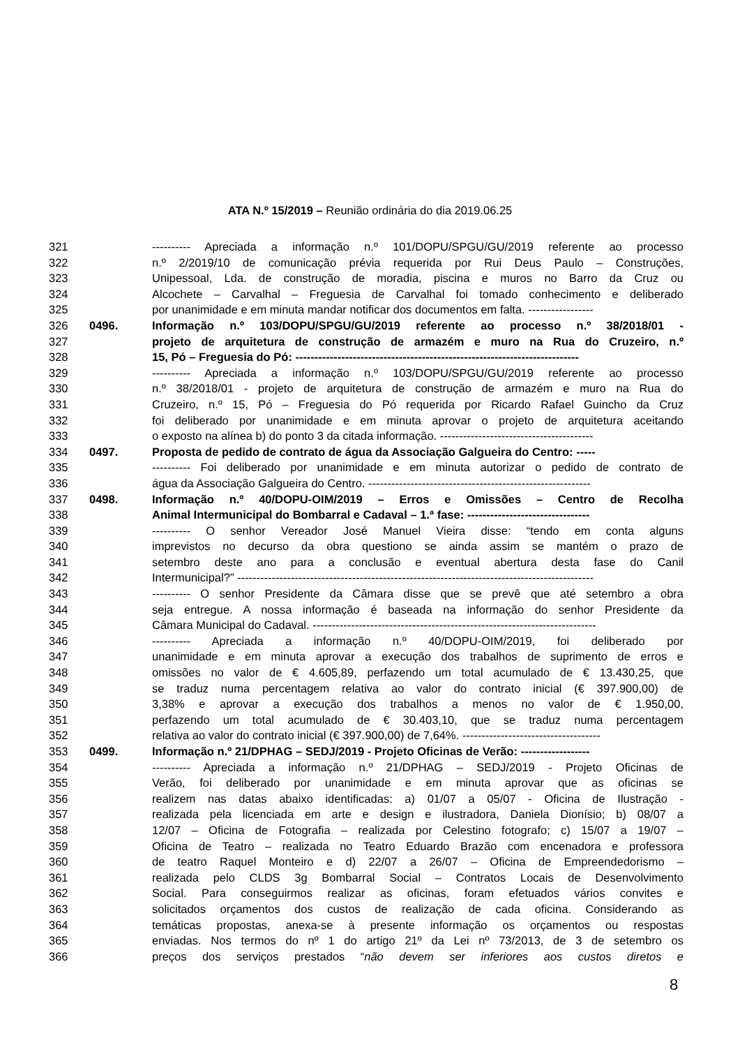ATA N.º 15/2019 – Reunião ordinária do dia 2019.06.25
321 ---------- Apreciada a informação n.º 101/DOPU/SPGU/GU/2019 referente ao processo
322 n.º 2/2019/10 de comunicação prévia requerida por Rui Deus Paulo – Construções,
323 Unipessoal, Lda. de construção de moradia, piscina e muros no Barro da Cruz ou
324 Alcochete – Carvalhal – Freguesia de Carvalhal foi tomado conhecimento e deliberado
325 por unanimidade e em minuta mandar notificar dos documentos em falta. -----------------
326 0496. Informação n.º 103/DOPU/SPGU/GU/2019 referente ao processo n.º 38/2018/01 -
327 projeto de arquitetura de construção de armazém e muro na Rua do Cruzeiro, n.º
328 15, Pó – Freguesia do Pó: --------------------------------------------------------------------------
329 ---------- Apreciada a informação n.º 103/DOPU/SPGU/GU/2019 referente ao processo
330 n.º 38/2018/01 - projeto de arquitetura de construção de armazém e muro na Rua do
331 Cruzeiro, n.º 15, Pó – Freguesia do Pó requerida por Ricardo Rafael Guincho da Cruz
332 foi deliberado por unanimidade e em minuta aprovar o projeto de arquitetura aceitando
333 o exposto na alínea b) do ponto 3 da citada informação. ----------------------------------------
334 0497. Proposta de pedido de contrato de água da Associação Galgueira do Centro: -----
335 ---------- Foi deliberado por unanimidade e em minuta autorizar o pedido de contrato de
336 água da Associação Galgueira do Centro. ----------------------------------------------------------
337 0498. Informação n.º 40/DOPU-OIM/2019 – Erros e Omissões – Centro de Recolha
338 Animal Intermunicipal do Bombarral e Cadaval – 1.ª fase: --------------------------------
339 ---------- O senhor Vereador José Manuel Vieira disse: “tendo em conta alguns
340 imprevistos no decurso da obra questiono se ainda assim se mantém o prazo de
341 setembro deste ano para a conclusão e eventual abertura desta fase do Canil
342 Intermunicipal?” ---------------------------------------------------------------------------------------------
343 ---------- O senhor Presidente da Câmara disse que se prevê que até setembro a obra
344 seja entregue. A nossa informação é baseada na informação do senhor Presidente da
345 Câmara Municipal do Cadaval. --------------------------------------------------------------------------
346 ---------- Apreciada a informação n.º 40/DOPU-OIM/2019, foi deliberado por
347 unanimidade e em minuta aprovar a execução dos trabalhos de suprimento de erros e
348 omissões no valor de € 4.605,89, perfazendo um total acumulado de € 13.430,25, que
349 se traduz numa percentagem relativa ao valor do contrato inicial (€ 397.900,00) de
350 3,38% e aprovar a execução dos trabalhos a menos no valor de € 1.950,00,
351 perfazendo um total acumulado de € 30.403,10, que se traduz numa percentagem
352 relativa ao valor do contrato inicial (€ 397.900,00) de 7,64%. ------------------------------------
353 0499. Informação n.º 21/DPHAG – SEDJ/2019 - Projeto Oficinas de Verão: ------------------
354 ---------- Apreciada a informação n.º 21/DPHAG – SEDJ/2019 - Projeto Oficinas de
355 Verão, foi deliberado por unanimidade e em minuta aprovar que as oficinas se
356 realizem nas datas abaixo identificadas: a) 01/07 a 05/07 - Oficina de Ilustração -
357 realizada pela licenciada em arte e design e ilustradora, Daniela Dionísio; b) 08/07 a
358 12/07 – Oficina de Fotografia – realizada por Celestino fotografo; c) 15/07 a 19/07 –
359 Oficina de Teatro – realizada no Teatro Eduardo Brazão com encenadora e professora
360 de teatro Raquel Monteiro e d) 22/07 a 26/07 – Oficina de Empreendedorismo –
361 realizada pelo CLDS 3g Bombarral Social – Contratos Locais de Desenvolvimento
362 Social. Para conseguirmos realizar as oficinas, foram efetuados vários convites e
363 solicitados orçamentos dos custos de realização de cada oficina. Considerando as
364 temáticas propostas, anexa-se à presente informação os orçamentos ou respostas
365 enviadas. Nos termos do nº 1 do artigo 21º da Lei nº 73/2013, de 3 de setembro os
366 preços dos serviços prestados “não devem ser inferiores aos custos diretos e
8